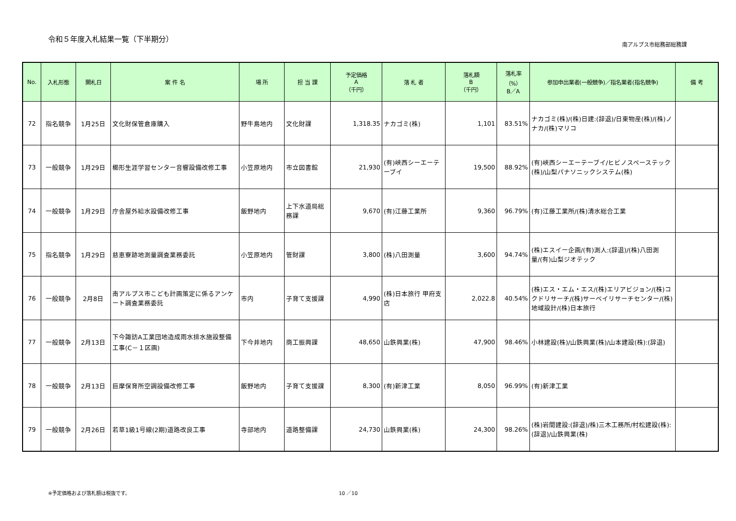令和５年度入札結果一覧（下半期分）
南アルプス市総務部総務課
| No. | 入札形態 | 開札日 | 案 件 名 | 場 所 | 担 当 課 | 予定価格 A （千円） | 落 札 者 | 落札額 B （千円） | 落札率 （%） B／A | 参加申出業者(一般競争)／指名業者(指名競争) | 備 考 |
| --- | --- | --- | --- | --- | --- | --- | --- | --- | --- | --- | --- |
| 72 | 指名競争 | 1月25日 | 文化財保管倉庫購入 | 野牛島地内 | 文化財課 | 1,318.35 | ナカゴミ(株) | 1,101 | 83.51% | ナカゴミ(株)/(株)日建:(辞退)/日東物産(株)/(株)ノナカ/(株)マリコ | |
| 73 | 一般競争 | 1月29日 | 櫛形生涯学習センター音響設備改修工事 | 小笠原地内 | 市立図書館 | 21,930 | (有)峡西シーエーテーブイ | 19,500 | 88.92% | (有)峡西シーエーテーブイ/ヒビノスペーステック(株)/山梨パナソニックシステム(株) | |
| 74 | 一般競争 | 1月29日 | 庁舎屋外給水設備改修工事 | 飯野地内 | 上下水道局総務課 | 9,670 | (有)江藤工業所 | 9,360 | 96.79% | (有)江藤工業所/(株)清水総合工業 | |
| 75 | 指名競争 | 1月29日 | 慈恵寮跡地測量調査業務委託 | 小笠原地内 | 管財課 | 3,800 | (株)八田測量 | 3,600 | 94.74% | (株)エスイー企画/(有)測人:(辞退)/(株)八田測量/(有)山梨ジオテック | |
| 76 | 一般競争 | 2月8日 | 南アルプス市こども計画策定に係るアンケート調査業務委託 | 市内 | 子育て支援課 | 4,990 | (株)日本旅行 甲府支店 | 2,022.8 | 40.54% | (株)エス・エム・エス/(株)エリアビジョン/(株)コクドリサーチ/(株)サーベイリサーチセンター/(株)地域設計/(株)日本旅行 | |
| 77 | 一般競争 | 2月13日 | 下今諏訪A工業団地造成雨水排水施設整備工事(C－１区画) | 下今井地内 | 商工振興課 | 48,650 | 山鉄興業(株) | 47,900 | 98.46% | 小林建設(株)/山鉄興業(株)/山本建設(株):(辞退) | |
| 78 | 一般競争 | 2月13日 | 巨摩保育所空調設備改修工事 | 飯野地内 | 子育て支援課 | 8,300 | (有)新津工業 | 8,050 | 96.99% | (有)新津工業 | |
| 79 | 一般競争 | 2月26日 | 若草1級1号線(2期)道路改良工事 | 寺部地内 | 道路整備課 | 24,730 | 山鉄興業(株) | 24,300 | 98.26% | (株)岩間建設:(辞退)/株)三木工務所/村松建設(株):(辞退)/山鉄興業(株) | |
※予定価格および落札額は税抜です。 10 ／10